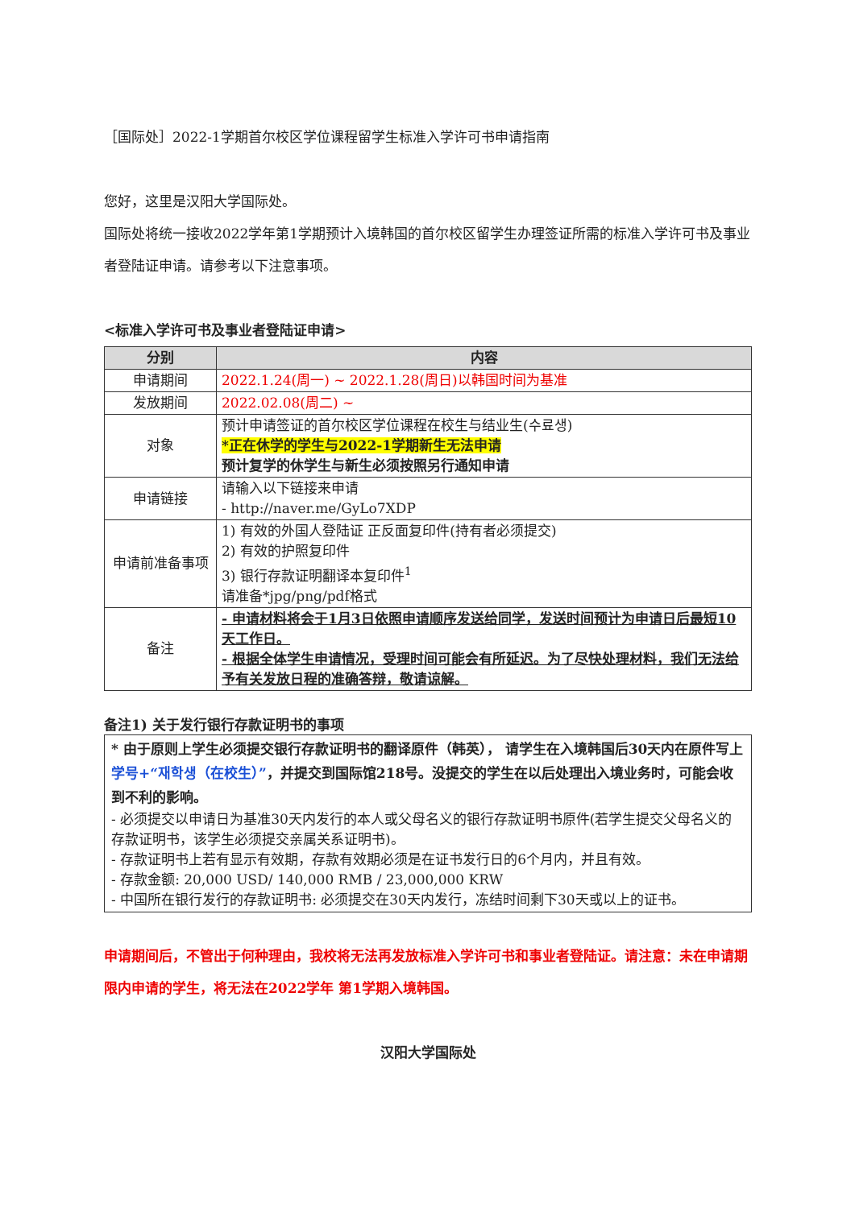［国际处］2022-1学期首尔校区学位课程留学生标准入学许可书申请指南
您好，这里是汉阳大学国际处。
国际处将统一接收2022学年第1学期预计入境韩国的首尔校区留学生办理签证所需的标准入学许可书及事业者登陆证申请。请参考以下注意事项。
<标准入学许可书及事业者登陆证申请>
| 分别 | 内容 |
| --- | --- |
| 申请期间 | 2022.1.24(周一) ~ 2022.1.28(周日)以韩国时间为基准 |
| 发放期间 | 2022.02.08(周二) ~ |
| 对象 | 预计申请签证的首尔校区学位课程在校生与结业生(수료생) *正在休学的学生与2022-1学期新生无法申请 预计复学的休学生与新生必须按照另行通知申请 |
| 申请链接 | 请输入以下链接来申请 - http://naver.me/GyLo7XDP |
| 申请前准备事项 | 1) 有效的外国人登陆证 正反面复印件(持有者必须提交) 2) 有效的护照复印件 3) 银行存款证明翻译本复印件<sup>1</sup> 请准备*jpg/png/pdf格式 |
| 备注 | - 申请材料将会于1月3日依照申请顺序发送给同学，发送时间预计为申请日后最短10天工作日。 - 根据全体学生申请情况，受理时间可能会有所延迟。为了尽快处理材料，我们无法给予有关发放日程的准确答辩，敬请谅解。 |
备注1) 关于发行银行存款证明书的事项
* 由于原则上学生必须提交银行存款证明书的翻译原件（韩英）， 请学生在入境韩国后30天内在原件写上 学号+“재학생（在校生）”，并提交到国际馆218号。没提交的学生在以后处理出入境业务时，可能会收到不利的影响。
- 必须提交以申请日为基准30天内发行的本人或父母名义的银行存款证明书原件(若学生提交父母名义的存款证明书，该学生必须提交亲属关系证明书)。
- 存款证明书上若有显示有效期，存款有效期必须是在证书发行日的6个月内，并且有效。
- 存款金额: 20,000 USD/ 140,000 RMB / 23,000,000 KRW
- 中国所在银行发行的存款证明书: 必须提交在30天内发行，冻结时间剩下30天或以上的证书。
申请期间后，不管出于何种理由，我校将无法再发放标准入学许可书和事业者登陆证。请注意：未在申请期限内申请的学生，将无法在2022学年 第1学期入境韩国。
汉阳大学国际处